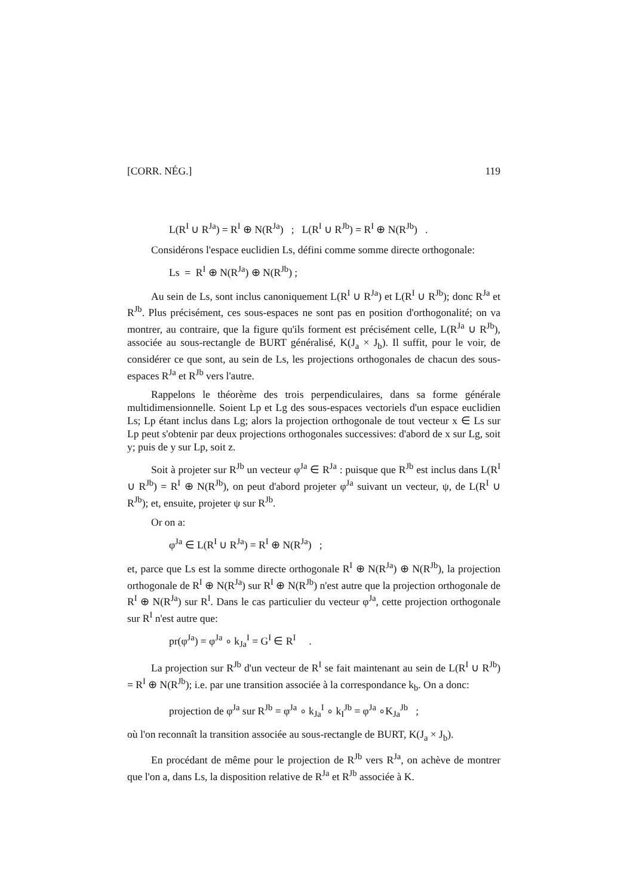[CORR. NÉG.] 119
L(R<sup>I</sup> ∪ R<sup>Ja</sup>) = R<sup>I</sup> ⊕ N(R<sup>Ja</sup>) ; L(R<sup>I</sup> ∪ R<sup>Jb</sup>) = R<sup>I</sup> ⊕ N(R<sup>Jb</sup>) .
Considérons l'espace euclidien Ls, défini comme somme directe orthogonale:
Ls = R<sup>I</sup> ⊕ N(R<sup>Ja</sup>) ⊕ N(R<sup>Jb</sup>) ;
Au sein de Ls, sont inclus canoniquement L(R<sup>I</sup> ∪ R<sup>Ja</sup>) et L(R<sup>I</sup> ∪ R<sup>Jb</sup>); donc R<sup>Ja</sup> et R<sup>Jb</sup>. Plus précisément, ces sous-espaces ne sont pas en position d'orthogonalité; on va montrer, au contraire, que la figure qu'ils forment est précisément celle, L(R<sup>Ja</sup> ∪ R<sup>Jb</sup>), associée au sous-rectangle de BURT généralisé, K(J<sub>a</sub> × J<sub>b</sub>). Il suffit, pour le voir, de considérer ce que sont, au sein de Ls, les projections orthogonales de chacun des sous-espaces R<sup>Ja</sup> et R<sup>Jb</sup> vers l'autre.
Rappelons le théorème des trois perpendiculaires, dans sa forme générale multidimensionnelle. Soient Lp et Lg des sous-espaces vectoriels d'un espace euclidien Ls; Lp étant inclus dans Lg; alors la projection orthogonale de tout vecteur x ∈ Ls sur Lp peut s'obtenir par deux projections orthogonales successives: d'abord de x sur Lg, soit y; puis de y sur Lp, soit z.
Soit à projeter sur R<sup>Jb</sup> un vecteur φ<sup>Ja</sup> ∈ R<sup>Ja</sup> : puisque que R<sup>Jb</sup> est inclus dans L(R<sup>I</sup> ∪ R<sup>Jb</sup>) = R<sup>I</sup> ⊕ N(R<sup>Jb</sup>), on peut d'abord projeter φ<sup>Ja</sup> suivant un vecteur, ψ, de L(R<sup>I</sup> ∪ R<sup>Jb</sup>); et, ensuite, projeter ψ sur R<sup>Jb</sup>.
Or on a:
φ<sup>Ja</sup> ∈ L(R<sup>I</sup> ∪ R<sup>Ja</sup>) = R<sup>I</sup> ⊕ N(R<sup>Ja</sup>) ;
et, parce que Ls est la somme directe orthogonale R<sup>I</sup> ⊕ N(R<sup>Ja</sup>) ⊕ N(R<sup>Jb</sup>), la projection orthogonale de R<sup>I</sup> ⊕ N(R<sup>Ja</sup>) sur R<sup>I</sup> ⊕ N(R<sup>Jb</sup>) n'est autre que la projection orthogonale de R<sup>I</sup> ⊕ N(R<sup>Ja</sup>) sur R<sup>I</sup>. Dans le cas particulier du vecteur φ<sup>Ja</sup>, cette projection orthogonale sur R<sup>I</sup> n'est autre que:
pr(φ<sup>Ja</sup>) = φ<sup>Ja</sup> ∘ k<sub>Ja</sub><sup>I</sup> = G<sup>I</sup> ∈ R<sup>I</sup> .
La projection sur R<sup>Jb</sup> d'un vecteur de R<sup>I</sup> se fait maintenant au sein de L(R<sup>I</sup> ∪ R<sup>Jb</sup>) = R<sup>I</sup> ⊕ N(R<sup>Jb</sup>); i.e. par une transition associée à la correspondance k<sub>b</sub>. On a donc:
projection de φ<sup>Ja</sup> sur R<sup>Jb</sup> = φ<sup>Ja</sup> ∘ k<sub>Ja</sub><sup>I</sup> ∘ k<sub>I</sub><sup>Jb</sup> = φ<sup>Ja</sup> ∘K<sub>Ja</sub><sup>Jb</sup> ;
où l'on reconnaît la transition associée au sous-rectangle de BURT, K(J<sub>a</sub> × J<sub>b</sub>).
En procédant de même pour le projection de R<sup>Jb</sup> vers R<sup>Ja</sup>, on achève de montrer que l'on a, dans Ls, la disposition relative de R<sup>Ja</sup> et R<sup>Jb</sup> associée à K.